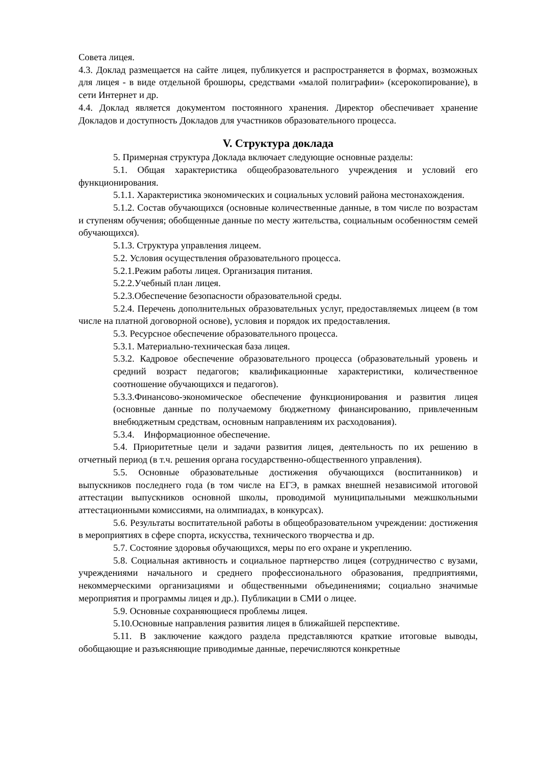Совета лицея.
4.3. Доклад размещается на сайте лицея, публикуется и распространяется в формах, возможных для лицея - в виде отдельной брошюры, средствами «малой полиграфии» (ксерокопирование), в сети Интернет и др.
4.4. Доклад является документом постоянного хранения. Директор обеспечивает хранение Докладов и доступность Докладов для участников образовательного процесса.
V. Структура доклада
5. Примерная структура Доклада включает следующие основные разделы:
5.1. Общая характеристика общеобразовательного учреждения и условий его функционирования.
5.1.1. Характеристика экономических и социальных условий района местонахождения.
5.1.2. Состав обучающихся (основные количественные данные, в том числе по возрастам и ступеням обучения; обобщенные данные по месту жительства, социальным особенностям семей обучающихся).
5.1.3. Структура управления лицеем.
5.2. Условия осуществления образовательного процесса.
5.2.1.Режим работы лицея. Организация питания.
5.2.2.Учебный план лицея.
5.2.3.Обеспечение безопасности образовательной среды.
5.2.4. Перечень дополнительных образовательных услуг, предоставляемых лицеем (в том числе на платной договорной основе), условия и порядок их предоставления.
5.3. Ресурсное обеспечение образовательного процесса.
5.3.1. Материально-техническая база лицея.
5.3.2. Кадровое обеспечение образовательного процесса (образовательный уровень и средний возраст педагогов; квалификационные характеристики, количественное соотношение обучающихся и педагогов).
5.3.3.Финансово-экономическое обеспечение функционирования и развития лицея (основные данные по получаемому бюджетному финансированию, привлеченным внебюджетным средствам, основным направлениям их расходования).
5.3.4. Информационное обеспечение.
5.4. Приоритетные цели и задачи развития лицея, деятельность по их решению в отчетный период (в т.ч. решения органа государственно-общественного управления).
5.5. Основные образовательные достижения обучающихся (воспитанников) и выпускников последнего года (в том числе на ЕГЭ, в рамках внешней независимой итоговой аттестации выпускников основной школы, проводимой муниципальными межшкольными аттестационными комиссиями, на олимпиадах, в конкурсах).
5.6. Результаты воспитательной работы в общеобразовательном учреждении: достижения в мероприятиях в сфере спорта, искусства, технического творчества и др.
5.7. Состояние здоровья обучающихся, меры по его охране и укреплению.
5.8. Социальная активность и социальное партнерство лицея (сотрудничество с вузами, учреждениями начального и среднего профессионального образования, предприятиями, некоммерческими организациями и общественными объединениями; социально значимые мероприятия и программы лицея и др.). Публикации в СМИ о лицее.
5.9. Основные сохраняющиеся проблемы лицея.
5.10.Основные направления развития лицея в ближайшей перспективе.
5.11. В заключение каждого раздела представляются краткие итоговые выводы, обобщающие и разъясняющие приводимые данные, перечисляются конкретные